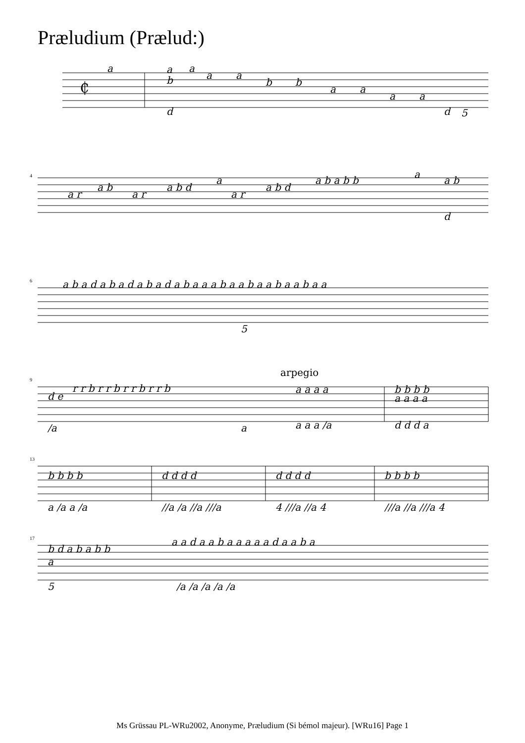Præludium (Prælud:)
₵
a
a
b
a
a
a
b
b
a
a
a
a
d
d
5
4
a r
a b
a r
a b d
a
a r
a b d
a b a b b
a
a b
d
6
a b a d a b a d a b a d a b a a a b a a b a a b a a b a a
5
9
arpegio
d e
r r b r r b r r b r r b
/a
a
a a a a
a a a /a
b b b b
a a a a
d d d a
13
b b b b
a /a a /a
d d d d
//a /a //a ///a
d d d d
4 ///a //a 4
b b b b
///a //a ///a 4
17
b d a b a b b
a
5
a a d a a b a a a a a d a a b a
/a /a /a /a /a
Ms Grüssau PL-WRu2002, Anonyme, Præludium (Si bémol majeur). [WRu16] Page 1